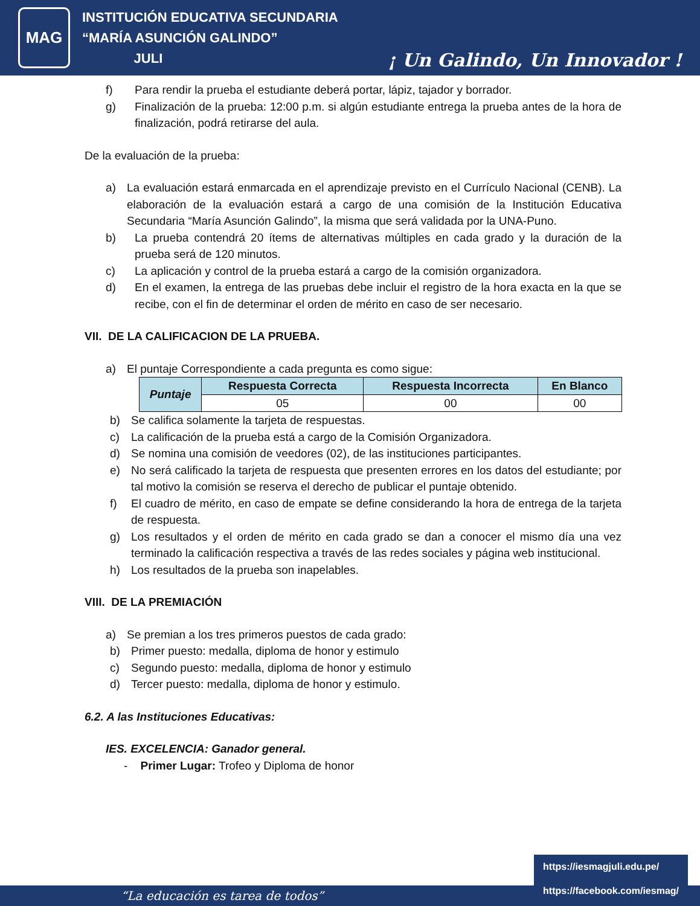MAG
INSTITUCIÓN EDUCATIVA SECUNDARIA
“MARÍA ASUNCIÓN GALINDO”
JULI
¡ Un Galindo, Un Innovador !
f) Para rendir la prueba el estudiante deberá portar, lápiz, tajador y borrador.
g) Finalización de la prueba: 12:00 p.m. si algún estudiante entrega la prueba antes de la hora de finalización, podrá retirarse del aula.
De la evaluación de la prueba:
a) La evaluación estará enmarcada en el aprendizaje previsto en el Currículo Nacional (CENB). La elaboración de la evaluación estará a cargo de una comisión de la Institución Educativa Secundaria “María Asunción Galindo”, la misma que será validada por la UNA-Puno.
b) La prueba contendrá 20 ítems de alternativas múltiples en cada grado y la duración de la prueba será de 120 minutos.
c) La aplicación y control de la prueba estará a cargo de la comisión organizadora.
d) En el examen, la entrega de las pruebas debe incluir el registro de la hora exacta en la que se recibe, con el fin de determinar el orden de mérito en caso de ser necesario.
VII. DE LA CALIFICACION DE LA PRUEBA.
a) El puntaje Correspondiente a cada pregunta es como sigue:
| Puntaje | Respuesta Correcta | Respuesta Incorrecta | En Blanco |
| --- | --- | --- | --- |
| | 05 | 00 | 00 |
b) Se califica solamente la tarjeta de respuestas.
c) La calificación de la prueba está a cargo de la Comisión Organizadora.
d) Se nomina una comisión de veedores (02), de las instituciones participantes.
e) No será calificado la tarjeta de respuesta que presenten errores en los datos del estudiante; por tal motivo la comisión se reserva el derecho de publicar el puntaje obtenido.
f) El cuadro de mérito, en caso de empate se define considerando la hora de entrega de la tarjeta de respuesta.
g) Los resultados y el orden de mérito en cada grado se dan a conocer el mismo día una vez terminado la calificación respectiva a través de las redes sociales y página web institucional.
h) Los resultados de la prueba son inapelables.
VIII. DE LA PREMIACIÓN
a) Se premian a los tres primeros puestos de cada grado:
b) Primer puesto: medalla, diploma de honor y estimulo
c) Segundo puesto: medalla, diploma de honor y estimulo
d) Tercer puesto: medalla, diploma de honor y estimulo.
6.2. A las Instituciones Educativas:
IES. EXCELENCIA: Ganador general.
- Primer Lugar: Trofeo y Diploma de honor
“La educación es tarea de todos”
https://iesmagjuli.edu.pe/
https://facebook.com/iesmag/